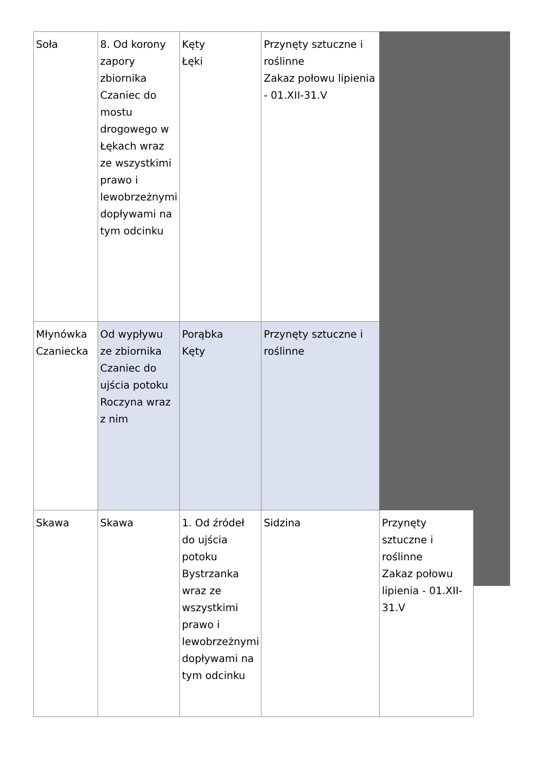| Soła | 8. Od korony zapory zbiornika Czaniec do mostu drogowego w Łękach wraz ze wszystkimi prawo i lewobrzeżnymi dopływami na tym odcinku | Kęty Łęki | Przynęty sztuczne i roślinne Zakaz połowu lipienia - 01.XII-31.V | |
| Młynówka Czaniecka | Od wypływu ze zbiornika Czaniec do ujścia potoku Roczyna wraz z nim | Porąbka Kęty | Przynęty sztuczne i roślinne | |
| Skawa | Skawa | 1. Od źródeł do ujścia potoku Bystrzanka wraz ze wszystkimi prawo i lewobrzeżnymi dopływami na tym odcinku | Sidzina | Przynęty sztuczne i roślinne Zakaz połowu lipienia - 01.XII-31.V |